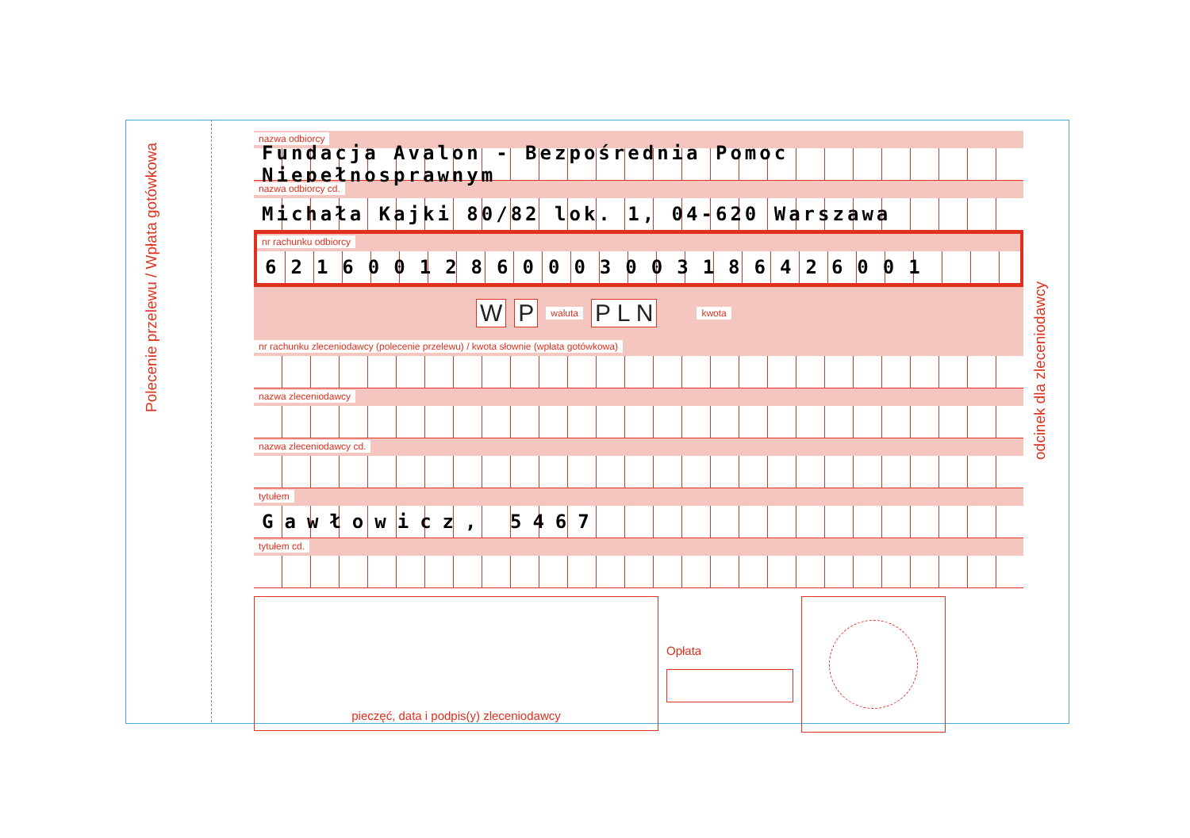Polecenie przelewu / Wpłata gotówkowa
odcinek dla zleceniodawcy
nazwa odbiorcy
Fundacja Avalon - Bezpośrednia Pomoc Niepełnosprawnym
nazwa odbiorcy cd.
Michała Kajki 80/82 lok. 1, 04-620 Warszawa
nr rachunku odbiorcy
62160012860003003186426001
W P waluta P L N kwota
nr rachunku zleceniodawcy (polecenie przelewu) / kwota słownie (wpłata gotówkowa)
nazwa zleceniodawcy
nazwa zleceniodawcy cd.
tytułem
Gawłowicz, 5467
tytułem cd.
pieczęć, data i podpis(y) zleceniodawcy
Opłata